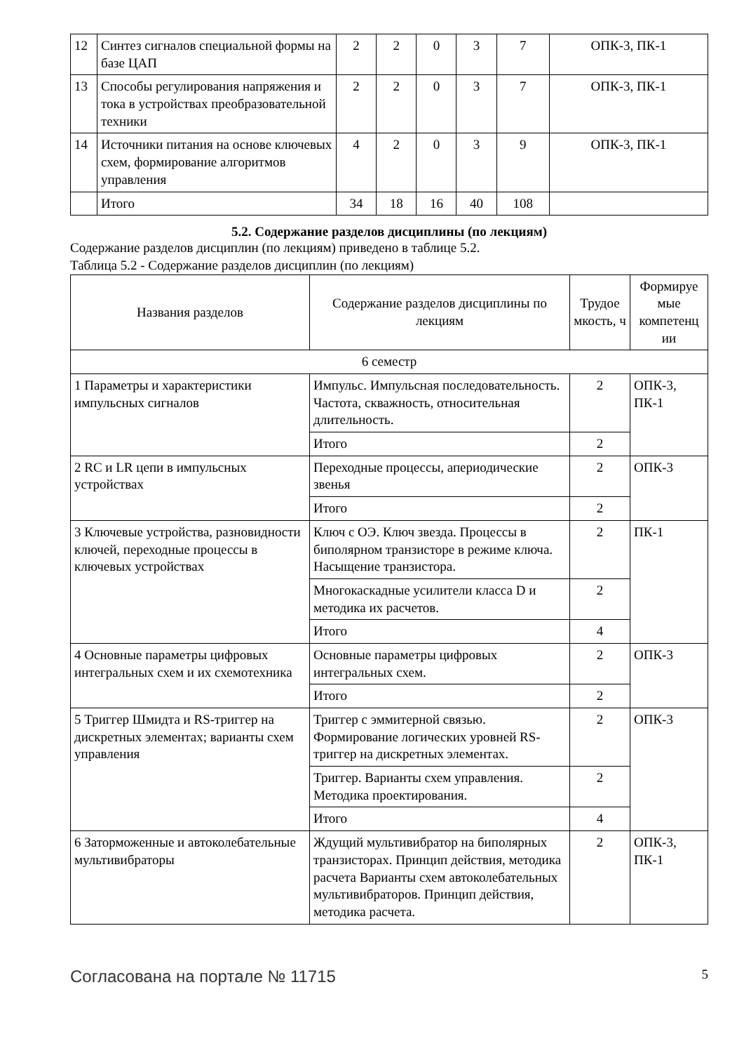| 12 | Синтез сигналов специальной формы на базе ЦАП | 2 | 2 | 0 | 3 | 7 | ОПК-3, ПК-1 |
| 13 | Способы регулирования напряжения и тока в устройствах преобразовательной техники | 2 | 2 | 0 | 3 | 7 | ОПК-3, ПК-1 |
| 14 | Источники питания на основе ключевых схем, формирование алгоритмов управления | 4 | 2 | 0 | 3 | 9 | ОПК-3, ПК-1 |
| | Итого | 34 | 18 | 16 | 40 | 108 | |
5.2. Содержание разделов дисциплины (по лекциям)
Содержание разделов дисциплин (по лекциям) приведено в таблице 5.2.
Таблица 5.2 - Содержание разделов дисциплин (по лекциям)
| Названия разделов | Содержание разделов дисциплины по лекциям | Трудое мкость, ч | Формируе мые компетенц ии |
| --- | --- | --- | --- |
| 6 семестр | | | |
| 1 Параметры и характеристики импульсных сигналов | Импульс. Импульсная последовательность. Частота, скважность, относительная длительность. | 2 | ОПК-3, ПК-1 |
| | Итого | 2 | |
| 2 RC и LR цепи в импульсных устройствах | Переходные процессы, апериодические звенья | 2 | ОПК-3 |
| | Итого | 2 | |
| 3 Ключевые устройства, разновидности ключей, переходные процессы в ключевых устройствах | Ключ с ОЭ. Ключ звезда. Процессы в биполярном транзисторе в режиме ключа. Насыщение транзистора. | 2 | ПК-1 |
| | Многокаскадные усилители класса D и методика их расчетов. | 2 | |
| | Итого | 4 | |
| 4 Основные параметры цифровых интегральных схем и их схемотехника | Основные параметры цифровых интегральных схем. | 2 | ОПК-3 |
| | Итого | 2 | |
| 5 Триггер Шмидта и RS-триггер на дискретных элементах; варианты схем управления | Триггер с эммитерной связью. Формирование логических уровней RS- триггер на дискретных элементах. | 2 | ОПК-3 |
| | Триггер. Варианты схем управления. Методика проектирования. | 2 | |
| | Итого | 4 | |
| 6 Заторможенные и автоколебательные мультивибраторы | Ждущий мультивибратор на биполярных транзисторах. Принцип действия, методика расчета Варианты схем автоколебательных мультивибраторов. Принцип действия, методика расчета. | 2 | ОПК-3, ПК-1 |
Согласована на портале № 11715 5